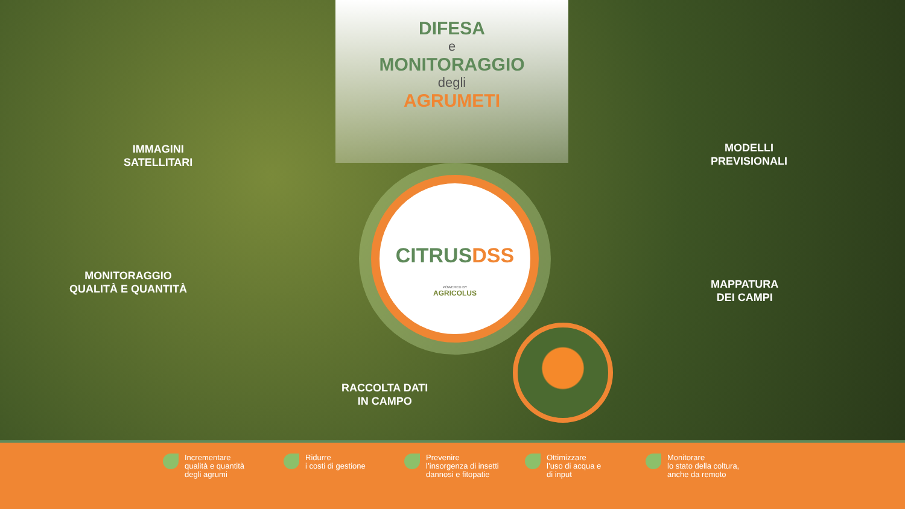DIFESA
e
MONITORAGGIO
degli
AGRUMETI
IMMAGINI
SATELLITARI
MONITORAGGIO
QUALITÀ E QUANTITÀ
RACCOLTA DATI
IN CAMPO
MODELLI
PREVISIONALI
MAPPATURA
DEI CAMPI
CITRUSDSS
POWERED BY
AGRICOLUS
Incrementare
qualità e quantità
degli agrumi
Ridurre
i costi di gestione
Prevenire
l’insorgenza di insetti
dannosi e fitopatie
Ottimizzare
l’uso di acqua e
di input
Monitorare
lo stato della coltura,
anche da remoto